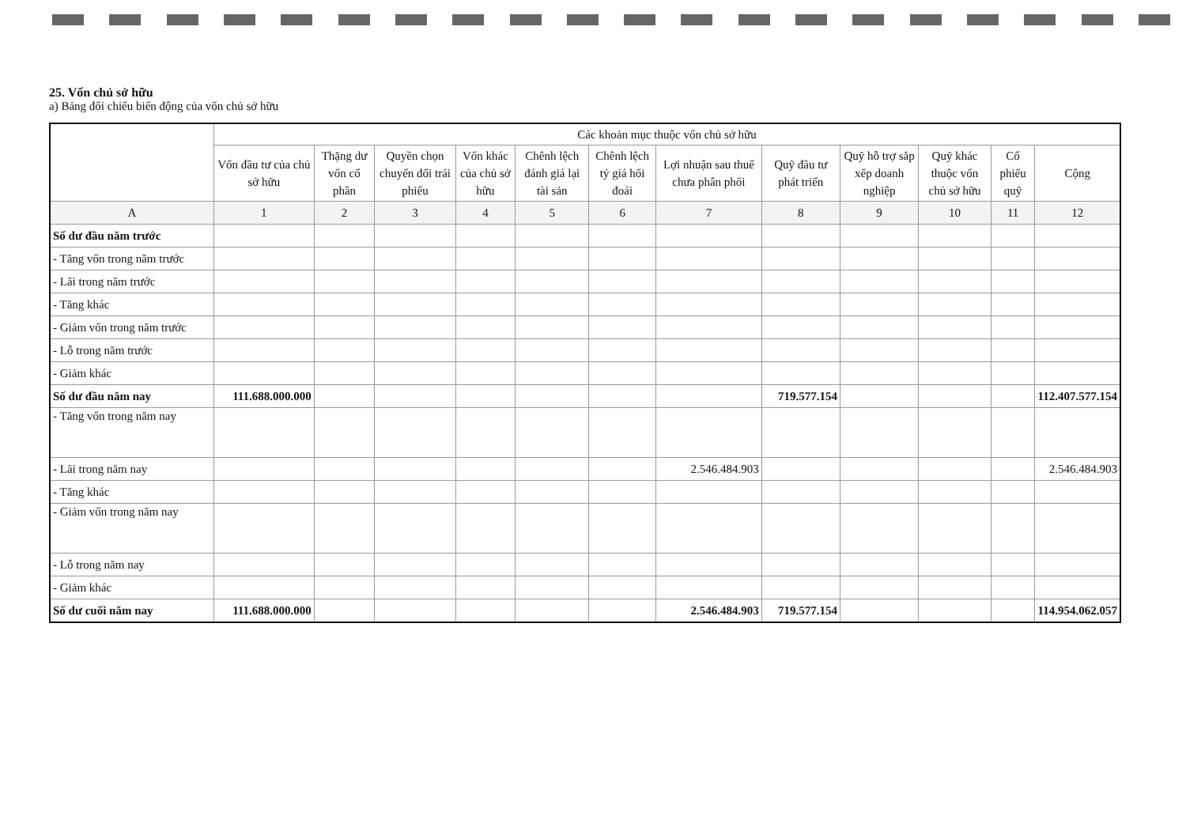25. Vốn chủ sở hữu
a) Bảng đối chiếu biến động của vốn chủ sở hữu
| | Các khoản mục thuộc vốn chủ sở hữu | | | | | | | | | | | |
| --- | --- | --- | --- | --- | --- | --- | --- | --- | --- | --- | --- | --- |
| | Vốn đầu tư của chủ sở hữu | Thặng dư vốn cổ phần | Quyền chọn chuyển đổi trái phiếu | Vốn khác của chủ sở hữu | Chênh lệch đánh giá lại tài sản | Chênh lệch tỷ giá hối đoái | Lợi nhuận sau thuế chưa phân phối | Quỹ đầu tư phát triển | Quỹ hỗ trợ sắp xếp doanh nghiệp | Quỹ khác thuộc vốn chủ sở hữu | Cổ phiếu quỹ | Cộng |
| A | 1 | 2 | 3 | 4 | 5 | 6 | 7 | 8 | 9 | 10 | 11 | 12 |
| Số dư đầu năm trước | | | | | | | | | | | | |
| - Tăng vốn trong năm trước | | | | | | | | | | | | |
| - Lãi trong năm trước | | | | | | | | | | | | |
| - Tăng khác | | | | | | | | | | | | |
| - Giảm vốn trong năm trước | | | | | | | | | | | | |
| - Lỗ trong năm trước | | | | | | | | | | | | |
| - Giảm khác | | | | | | | | | | | | |
| Số dư đầu năm nay | 111.688.000.000 | | | | | | | 719.577.154 | | | | 112.407.577.154 |
| - Tăng vốn trong năm nay | | | | | | | | | | | | |
| - Lãi trong năm nay | | | | | | | 2.546.484.903 | | | | | 2.546.484.903 |
| - Tăng khác | | | | | | | | | | | | |
| - Giảm vốn trong năm nay | | | | | | | | | | | | |
| - Lỗ trong năm nay | | | | | | | | | | | | |
| - Giảm khác | | | | | | | | | | | | |
| Số dư cuối năm nay | 111.688.000.000 | | | | | | 2.546.484.903 | 719.577.154 | | | | 114.954.062.057 |